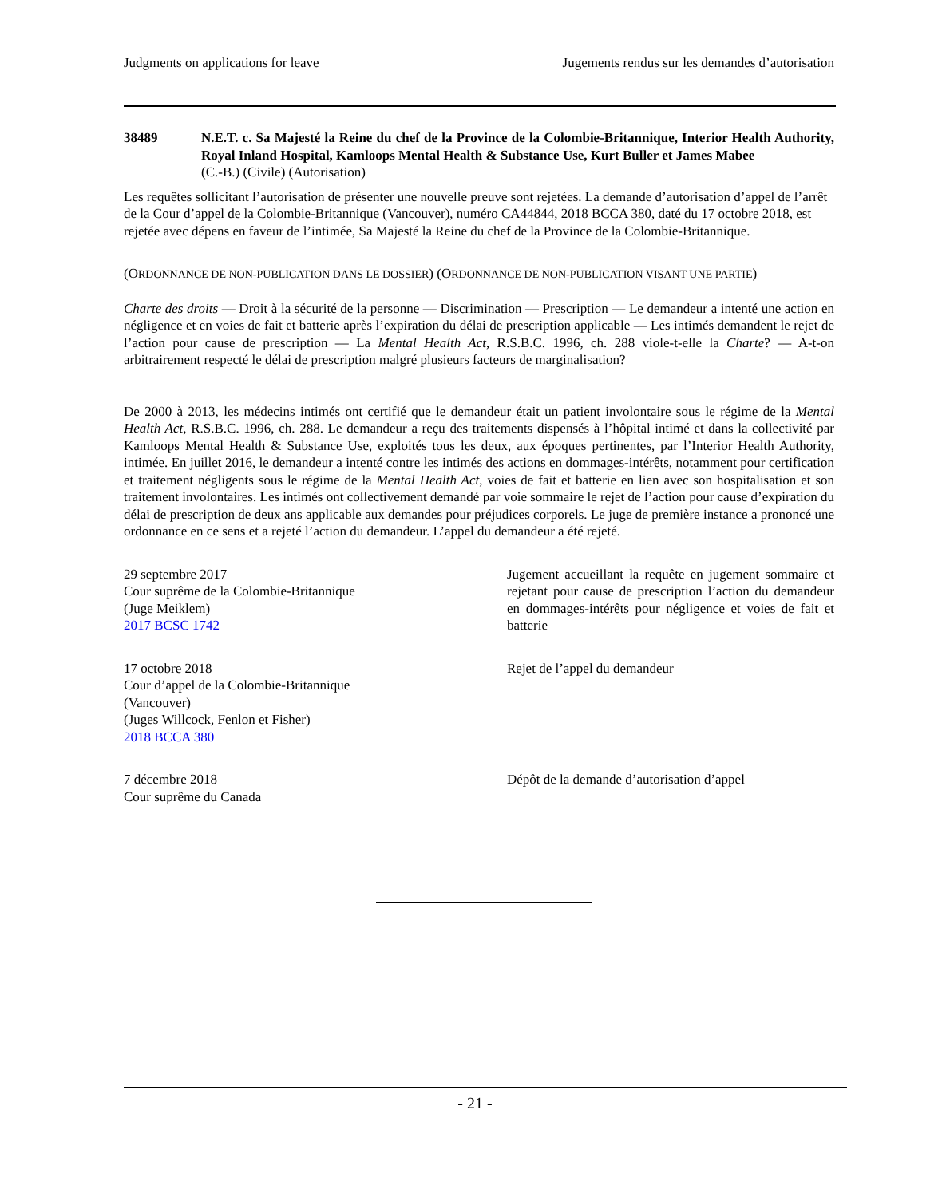Judgments on applications for leave Jugements rendus sur les demandes d’autorisation
38489 N.E.T. c. Sa Majesté la Reine du chef de la Province de la Colombie-Britannique, Interior Health Authority, Royal Inland Hospital, Kamloops Mental Health & Substance Use, Kurt Buller et James Mabee
(C.-B.) (Civile) (Autorisation)
Les requêtes sollicitant l’autorisation de présenter une nouvelle preuve sont rejetées. La demande d’autorisation d’appel de l’arrêt de la Cour d’appel de la Colombie-Britannique (Vancouver), numéro CA44844, 2018 BCCA 380, daté du 17 octobre 2018, est rejetée avec dépens en faveur de l’intimée, Sa Majesté la Reine du chef de la Province de la Colombie-Britannique.
(ORDONNANCE DE NON-PUBLICATION DANS LE DOSSIER) (ORDONNANCE DE NON-PUBLICATION VISANT UNE PARTIE)
Charte des droits — Droit à la sécurité de la personne — Discrimination — Prescription — Le demandeur a intenté une action en négligence et en voies de fait et batterie après l’expiration du délai de prescription applicable — Les intimés demandent le rejet de l’action pour cause de prescription — La Mental Health Act, R.S.B.C. 1996, ch. 288 viole-t-elle la Charte? — A-t-on arbitrairement respecté le délai de prescription malgré plusieurs facteurs de marginalisation?
De 2000 à 2013, les médecins intimés ont certifié que le demandeur était un patient involontaire sous le régime de la Mental Health Act, R.S.B.C. 1996, ch. 288. Le demandeur a reçu des traitements dispensés à l’hôpital intimé et dans la collectivité par Kamloops Mental Health & Substance Use, exploités tous les deux, aux époques pertinentes, par l’Interior Health Authority, intimée. En juillet 2016, le demandeur a intenté contre les intimés des actions en dommages-intérêts, notamment pour certification et traitement négligents sous le régime de la Mental Health Act, voies de fait et batterie en lien avec son hospitalisation et son traitement involontaires. Les intimés ont collectivement demandé par voie sommaire le rejet de l’action pour cause d’expiration du délai de prescription de deux ans applicable aux demandes pour préjudices corporels. Le juge de première instance a prononcé une ordonnance en ce sens et a rejeté l’action du demandeur. L’appel du demandeur a été rejeté.
29 septembre 2017
Cour suprême de la Colombie-Britannique
(Juge Meiklem)
2017 BCSC 1742
Jugement accueillant la requête en jugement sommaire et rejetant pour cause de prescription l’action du demandeur en dommages-intérêts pour négligence et voies de fait et batterie
17 octobre 2018
Cour d’appel de la Colombie-Britannique
(Vancouver)
(Juges Willcock, Fenlon et Fisher)
2018 BCCA 380
Rejet de l’appel du demandeur
7 décembre 2018
Cour suprême du Canada
Dépôt de la demande d’autorisation d’appel
- 21 -